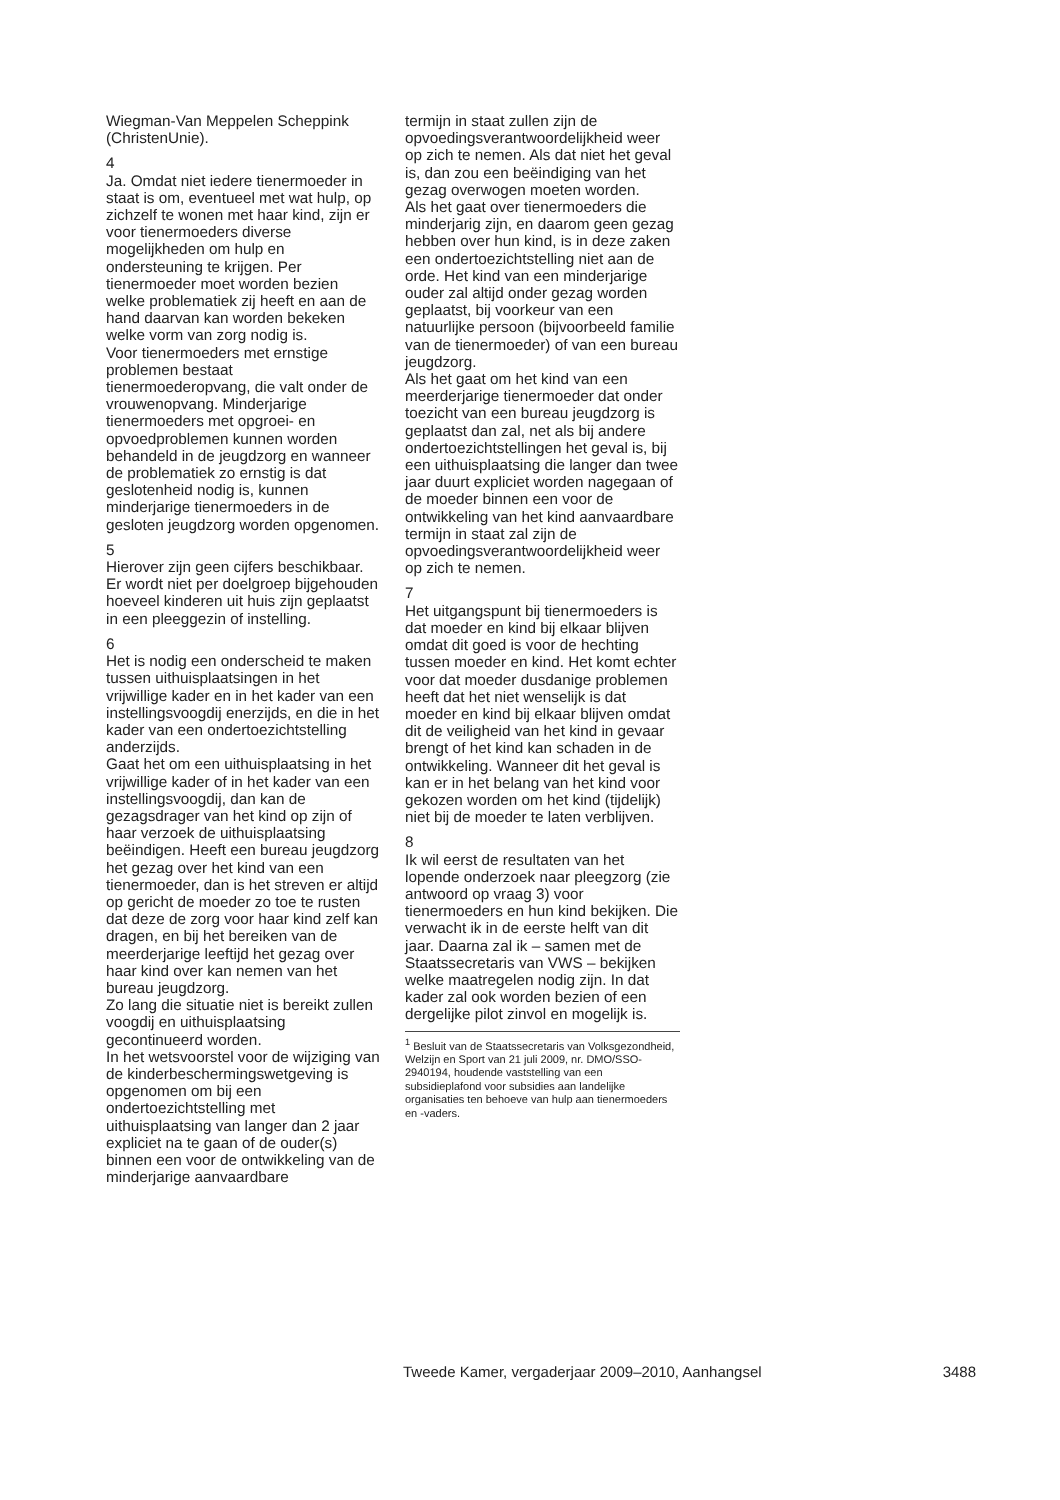Wiegman-Van Meppelen Scheppink (ChristenUnie).
4
Ja. Omdat niet iedere tienermoeder in staat is om, eventueel met wat hulp, op zichzelf te wonen met haar kind, zijn er voor tienermoeders diverse mogelijkheden om hulp en ondersteuning te krijgen. Per tienermoeder moet worden bezien welke problematiek zij heeft en aan de hand daarvan kan worden bekeken welke vorm van zorg nodig is.
Voor tienermoeders met ernstige problemen bestaat tienermoederopvang, die valt onder de vrouwenopvang. Minderjarige tienermoeders met opgroei- en opvoedproblemen kunnen worden behandeld in de jeugdzorg en wanneer de problematiek zo ernstig is dat geslotenheid nodig is, kunnen minderjarige tienermoeders in de gesloten jeugdzorg worden opgenomen.
5
Hierover zijn geen cijfers beschikbaar. Er wordt niet per doelgroep bijgehouden hoeveel kinderen uit huis zijn geplaatst in een pleeggezin of instelling.
6
Het is nodig een onderscheid te maken tussen uithuisplaatsingen in het vrijwillige kader en in het kader van een instellingsvoogdij enerzijds, en die in het kader van een ondertoezichtstelling anderzijds.
Gaat het om een uithuisplaatsing in het vrijwillige kader of in het kader van een instellingsvoogdij, dan kan de gezagsdrager van het kind op zijn of haar verzoek de uithuisplaatsing beëindigen. Heeft een bureau jeugdzorg het gezag over het kind van een tienermoeder, dan is het streven er altijd op gericht de moeder zo toe te rusten dat deze de zorg voor haar kind zelf kan dragen, en bij het bereiken van de meerderjarige leeftijd het gezag over haar kind over kan nemen van het bureau jeugdzorg.
Zo lang die situatie niet is bereikt zullen voogdij en uithuisplaatsing gecontinueerd worden.
In het wetsvoorstel voor de wijziging van de kinderbeschermingswetgeving is opgenomen om bij een ondertoezichtstelling met uithuisplaatsing van langer dan 2 jaar expliciet na te gaan of de ouder(s) binnen een voor de ontwikkeling van de minderjarige aanvaardbare
termijn in staat zullen zijn de opvoedingsverantwoordelijkheid weer op zich te nemen. Als dat niet het geval is, dan zou een beëindiging van het gezag overwogen moeten worden.
Als het gaat over tienermoeders die minderjarig zijn, en daarom geen gezag hebben over hun kind, is in deze zaken een ondertoezichtstelling niet aan de orde. Het kind van een minderjarige ouder zal altijd onder gezag worden geplaatst, bij voorkeur van een natuurlijke persoon (bijvoorbeeld familie van de tienermoeder) of van een bureau jeugdzorg.
Als het gaat om het kind van een meerderjarige tienermoeder dat onder toezicht van een bureau jeugdzorg is geplaatst dan zal, net als bij andere ondertoezichtstellingen het geval is, bij een uithuisplaatsing die langer dan twee jaar duurt expliciet worden nagegaan of de moeder binnen een voor de ontwikkeling van het kind aanvaardbare termijn in staat zal zijn de opvoedingsverantwoordelijkheid weer op zich te nemen.
7
Het uitgangspunt bij tienermoeders is dat moeder en kind bij elkaar blijven omdat dit goed is voor de hechting tussen moeder en kind. Het komt echter voor dat moeder dusdanige problemen heeft dat het niet wenselijk is dat moeder en kind bij elkaar blijven omdat dit de veiligheid van het kind in gevaar brengt of het kind kan schaden in de ontwikkeling. Wanneer dit het geval is kan er in het belang van het kind voor gekozen worden om het kind (tijdelijk) niet bij de moeder te laten verblijven.
8
Ik wil eerst de resultaten van het lopende onderzoek naar pleegzorg (zie antwoord op vraag 3) voor tienermoeders en hun kind bekijken. Die verwacht ik in de eerste helft van dit jaar. Daarna zal ik – samen met de Staatssecretaris van VWS – bekijken welke maatregelen nodig zijn. In dat kader zal ook worden bezien of een dergelijke pilot zinvol en mogelijk is.
<sup>1</sup> Besluit van de Staatssecretaris van Volksgezondheid, Welzijn en Sport van 21 juli 2009, nr. DMO/SSO-2940194, houdende vaststelling van een subsidieplafond voor subsidies aan landelijke organisaties ten behoeve van hulp aan tienermoeders en -vaders.
Tweede Kamer, vergaderjaar 2009–2010, Aanhangsel 3488